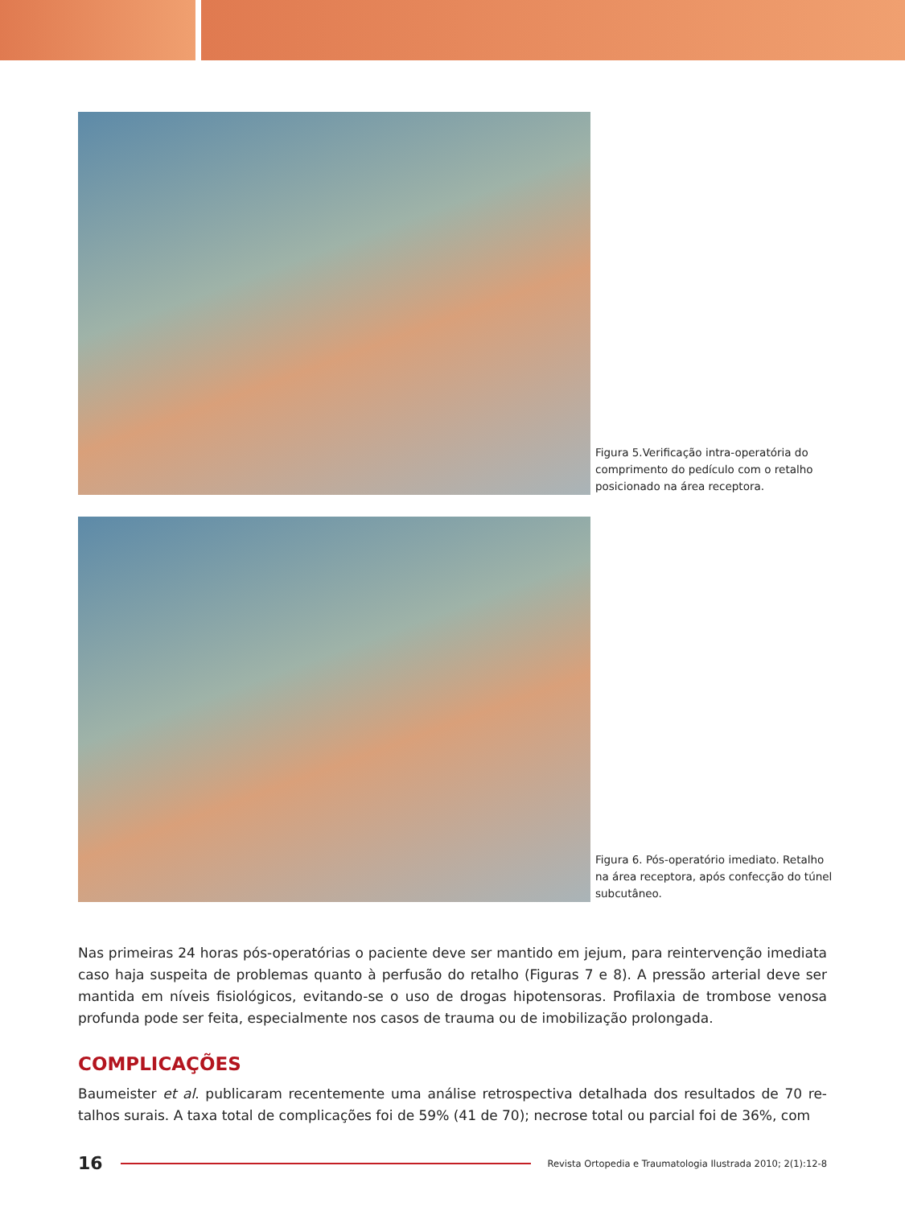Figura 5.Verificação intra-operatória do comprimento do pedículo com o retalho posicionado na área receptora.
Figura 6. Pós-operatório imediato. Retalho na área receptora, após confecção do túnel subcutâneo.
Nas primeiras 24 horas pós-operatórias o paciente deve ser mantido em jejum, para reintervenção imediata caso haja suspeita de problemas quanto à perfusão do retalho (Figuras 7 e 8). A pressão arterial deve ser mantida em níveis fisiológicos, evitando-se o uso de drogas hipotensoras. Profilaxia de trombose venosa profunda pode ser feita, especialmente nos casos de trauma ou de imobilização prolongada.
COMPLICAÇÕES
Baumeister et al. publicaram recentemente uma análise retrospectiva detalhada dos resultados de 70 re-talhos surais. A taxa total de complicações foi de 59% (41 de 70); necrose total ou parcial foi de 36%, com
16 Revista Ortopedia e Traumatologia Ilustrada 2010; 2(1):12-8